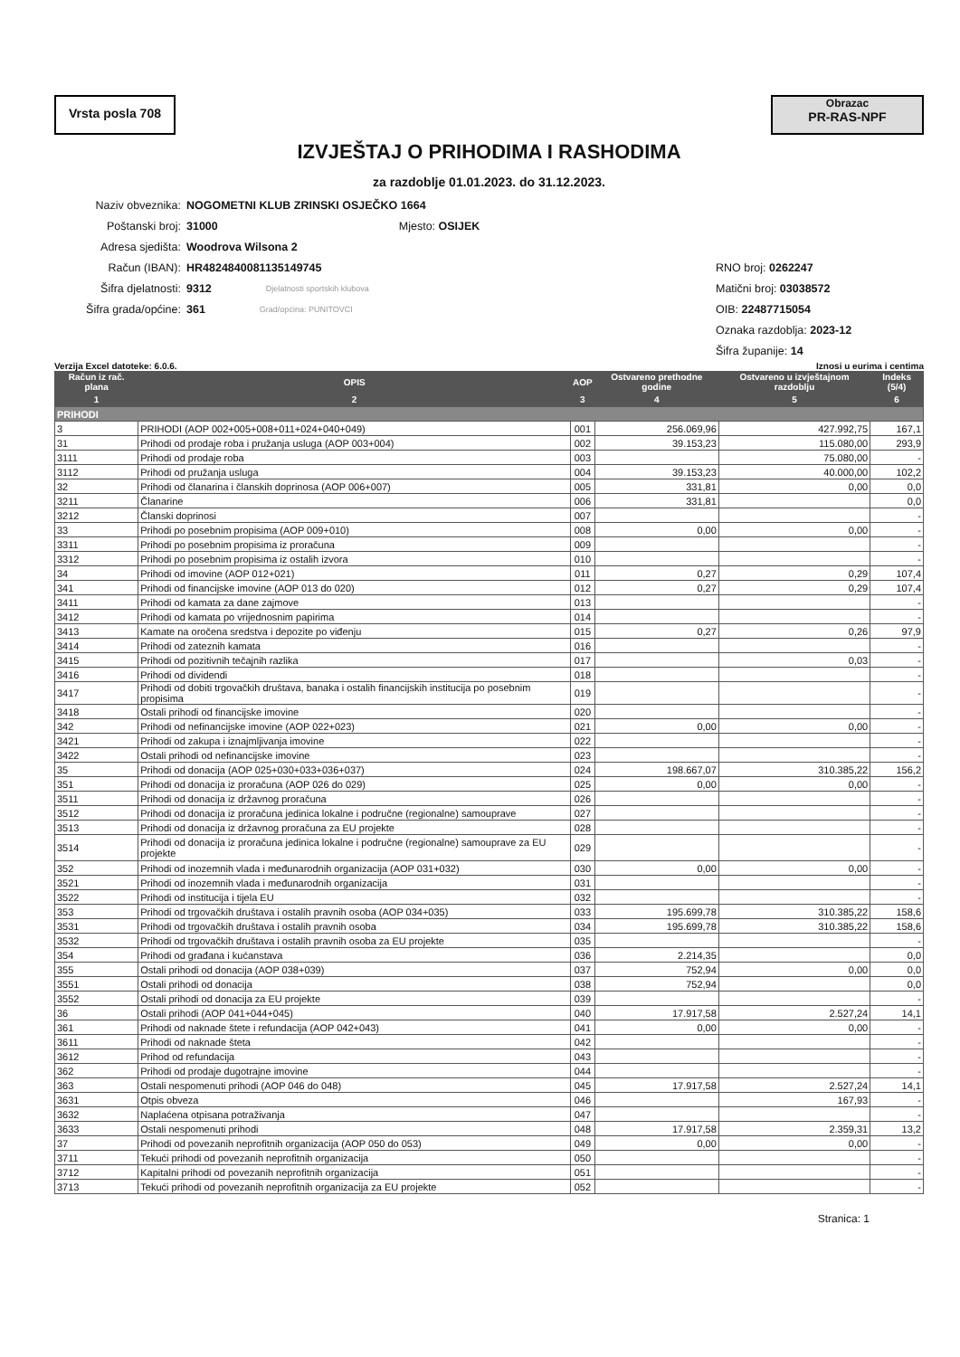Vrsta posla 708
Obrazac
PR-RAS-NPF
IZVJEŠTAJ O PRIHODIMA I RASHODIMA
za razdoblje 01.01.2023. do 31.12.2023.
Naziv obveznika: NOGOMETNI KLUB ZRINSKI OSJEČKO 1664
Poštanski broj: 31000 Mjesto: OSIJEK
Adresa sjedišta: Woodrova Wilsona 2
Račun (IBAN): HR4824840081135149745 RNO broj: 0262247
Šifra djelatnosti: 9312 Djelatnosti sportskih klubova Matični broj: 03038572
Šifra grada/općine: 361 Grad/općina: PUNITOVCI OIB: 22487715054
Oznaka razdoblja: 2023-12
Šifra županije: 14
Verzija Excel datoteke: 6.0.6. Iznosi u eurima i centima
| Račun iz rač. plana | OPIS | AOP | Ostvareno prethodne godine | Ostvareno u izvještajnom razdoblju | Indeks (5/4) |
| --- | --- | --- | --- | --- | --- |
| 1 | 2 | 3 | 4 | 5 | 6 |
| PRIHODI | | | | | |
| 3 | PRIHODI (AOP 002+005+008+011+024+040+049) | 001 | 256.069,96 | 427.992,75 | 167,1 |
| 31 | Prihodi od prodaje roba i pružanja usluga (AOP 003+004) | 002 | 39.153,23 | 115.080,00 | 293,9 |
| 3111 | Prihodi od prodaje roba | 003 | | 75.080,00 | - |
| 3112 | Prihodi od pružanja usluga | 004 | 39.153,23 | 40.000,00 | 102,2 |
| 32 | Prihodi od članarina i članskih doprinosa (AOP 006+007) | 005 | 331,81 | 0,00 | 0,0 |
| 3211 | Članarine | 006 | 331,81 | | 0,0 |
| 3212 | Članski doprinosi | 007 | | | - |
| 33 | Prihodi po posebnim propisima (AOP 009+010) | 008 | 0,00 | 0,00 | - |
| 3311 | Prihodi po posebnim propisima iz proračuna | 009 | | | - |
| 3312 | Prihodi po posebnim propisima iz ostalih izvora | 010 | | | - |
| 34 | Prihodi od imovine (AOP 012+021) | 011 | 0,27 | 0,29 | 107,4 |
| 341 | Prihodi od financijske imovine (AOP 013 do 020) | 012 | 0,27 | 0,29 | 107,4 |
| 3411 | Prihodi od kamata za dane zajmove | 013 | | | - |
| 3412 | Prihodi od kamata po vrijednosnim papirima | 014 | | | - |
| 3413 | Kamate na oročena sredstva i depozite po viđenju | 015 | 0,27 | 0,26 | 97,9 |
| 3414 | Prihodi od zateznih kamata | 016 | | | - |
| 3415 | Prihodi od pozitivnih tečajnih razlika | 017 | | 0,03 | - |
| 3416 | Prihodi od dividendi | 018 | | | - |
| 3417 | Prihodi od dobiti trgovačkih društava, banaka i ostalih financijskih institucija po posebnim propisima | 019 | | | - |
| 3418 | Ostali prihodi od financijske imovine | 020 | | | - |
| 342 | Prihodi od nefinancijske imovine (AOP 022+023) | 021 | 0,00 | 0,00 | - |
| 3421 | Prihodi od zakupa i iznajmljivanja imovine | 022 | | | - |
| 3422 | Ostali prihodi od nefinancijske imovine | 023 | | | - |
| 35 | Prihodi od donacija (AOP 025+030+033+036+037) | 024 | 198.667,07 | 310.385,22 | 156,2 |
| 351 | Prihodi od donacija iz proračuna (AOP 026 do 029) | 025 | 0,00 | 0,00 | - |
| 3511 | Prihodi od donacija iz državnog proračuna | 026 | | | - |
| 3512 | Prihodi od donacija iz proračuna jedinica lokalne i područne (regionalne) samouprave | 027 | | | - |
| 3513 | Prihodi od donacija iz državnog proračuna za EU projekte | 028 | | | - |
| 3514 | Prihodi od donacija iz proračuna jedinica lokalne i područne (regionalne) samouprave za EU projekte | 029 | | | - |
| 352 | Prihodi od inozemnih vlada i međunarodnih organizacija (AOP 031+032) | 030 | 0,00 | 0,00 | - |
| 3521 | Prihodi od inozemnih vlada i međunarodnih organizacija | 031 | | | - |
| 3522 | Prihodi od institucija i tijela EU | 032 | | | - |
| 353 | Prihodi od trgovačkih društava i ostalih pravnih osoba (AOP 034+035) | 033 | 195.699,78 | 310.385,22 | 158,6 |
| 3531 | Prihodi od trgovačkih društava i ostalih pravnih osoba | 034 | 195.699,78 | 310.385,22 | 158,6 |
| 3532 | Prihodi od trgovačkih društava i ostalih pravnih osoba za EU projekte | 035 | | | - |
| 354 | Prihodi od građana i kućanstava | 036 | 2.214,35 | | 0,0 |
| 355 | Ostali prihodi od donacija (AOP 038+039) | 037 | 752,94 | 0,00 | 0,0 |
| 3551 | Ostali prihodi od donacija | 038 | 752,94 | | 0,0 |
| 3552 | Ostali prihodi od donacija za EU projekte | 039 | | | - |
| 36 | Ostali prihodi (AOP 041+044+045) | 040 | 17.917,58 | 2.527,24 | 14,1 |
| 361 | Prihodi od naknade štete i refundacija (AOP 042+043) | 041 | 0,00 | 0,00 | - |
| 3611 | Prihodi od naknade šteta | 042 | | | - |
| 3612 | Prihod od refundacija | 043 | | | - |
| 362 | Prihodi od prodaje dugotrajne imovine | 044 | | | - |
| 363 | Ostali nespomenuti prihodi (AOP 046 do 048) | 045 | 17.917,58 | 2.527,24 | 14,1 |
| 3631 | Otpis obveza | 046 | | 167,93 | - |
| 3632 | Naplaćena otpisana potraživanja | 047 | | | - |
| 3633 | Ostali nespomenuti prihodi | 048 | 17.917,58 | 2.359,31 | 13,2 |
| 37 | Prihodi od povezanih neprofitnih organizacija (AOP 050 do 053) | 049 | 0,00 | 0,00 | - |
| 3711 | Tekući prihodi od povezanih neprofitnih organizacija | 050 | | | - |
| 3712 | Kapitalni prihodi od povezanih neprofitnih organizacija | 051 | | | - |
| 3713 | Tekući prihodi od povezanih neprofitnih organizacija za EU projekte | 052 | | | - |
Stranica: 1